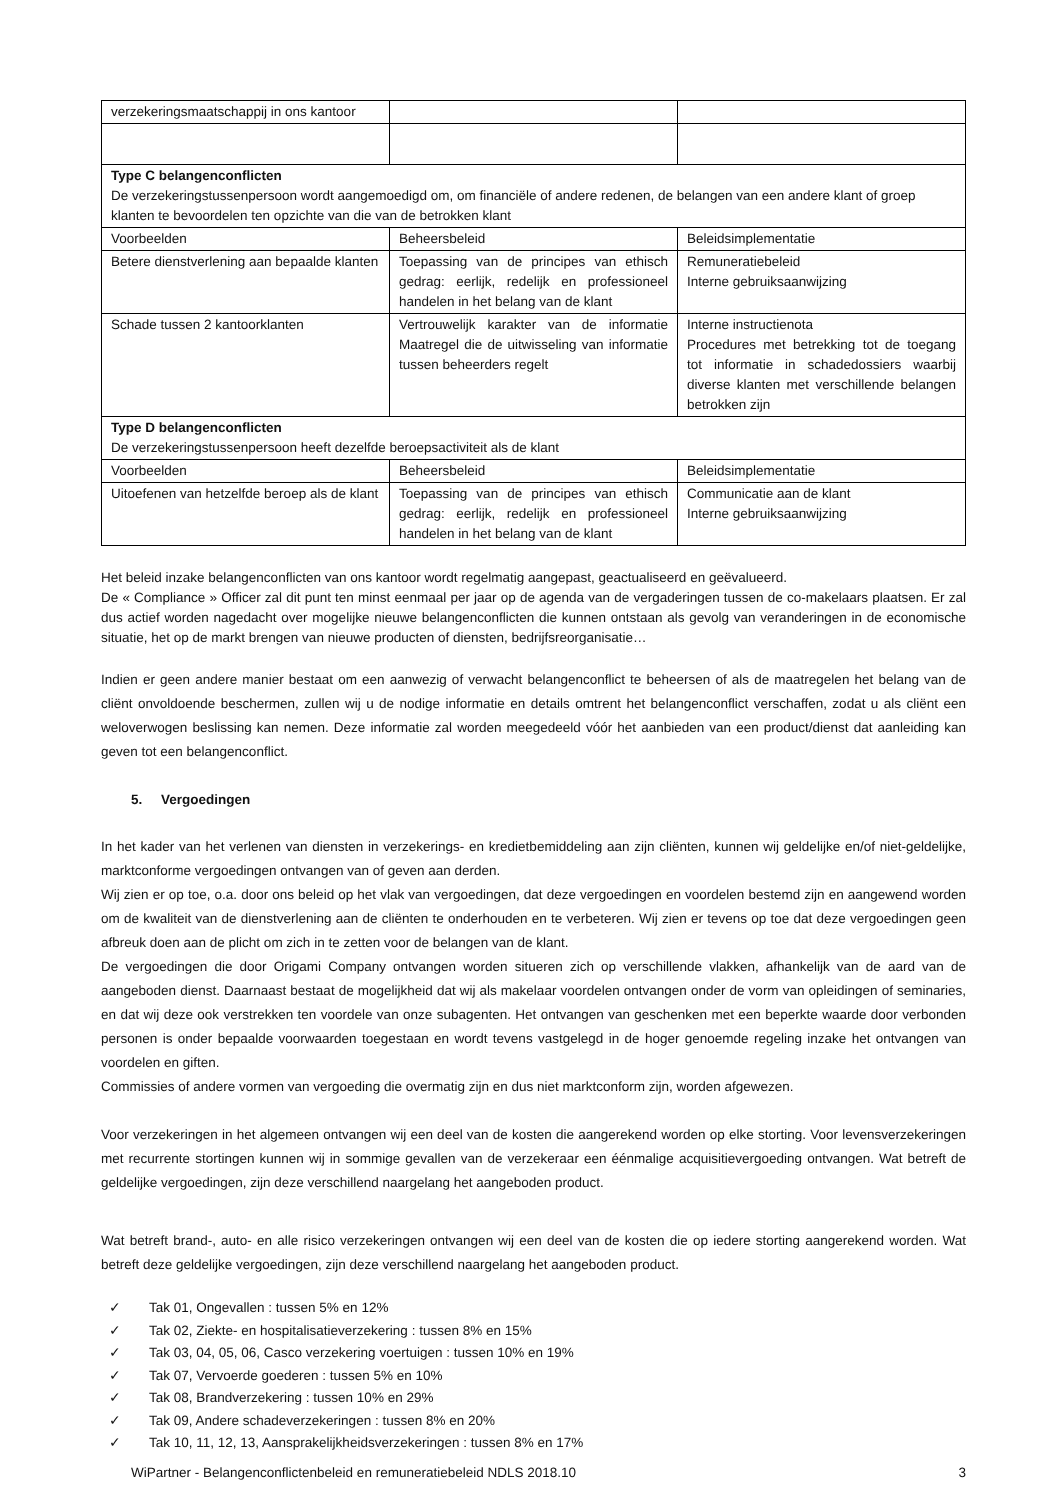| verzekeringsmaatschappij in ons kantoor | | |
| Type C belangenconflicten De verzekeringstussenpersoon wordt aangemoedigd om, om financiële of andere redenen, de belangen van een andere klant of groep klanten te bevoordelen ten opzichte van die van de betrokken klant | | |
| Voorbeelden | Beheersbeleid | Beleidsimplementatie |
| Betere dienstverlening aan bepaalde klanten | Toepassing van de principes van ethisch gedrag: eerlijk, redelijk en professioneel handelen in het belang van de klant | Remuneratiebeleid Interne gebruiksaanwijzing |
| Schade tussen 2 kantoorklanten | Vertrouwelijk karakter van de informatie Maatregel die de uitwisseling van informatie tussen beheerders regelt | Interne instructienota Procedures met betrekking tot de toegang tot informatie in schadedossiers waarbij diverse klanten met verschillende belangen betrokken zijn |
| Type D belangenconflicten De verzekeringstussenpersoon heeft dezelfde beroepsactiviteit als de klant | | |
| Voorbeelden | Beheersbeleid | Beleidsimplementatie |
| Uitoefenen van hetzelfde beroep als de klant | Toepassing van de principes van ethisch gedrag: eerlijk, redelijk en professioneel handelen in het belang van de klant | Communicatie aan de klant Interne gebruiksaanwijzing |
Het beleid inzake belangenconflicten van ons kantoor wordt regelmatig aangepast, geactualiseerd en geëvalueerd.
De « Compliance » Officer zal dit punt ten minst eenmaal per jaar op de agenda van de vergaderingen tussen de co-makelaars plaatsen. Er zal dus actief worden nagedacht over mogelijke nieuwe belangenconflicten die kunnen ontstaan als gevolg van veranderingen in de economische situatie, het op de markt brengen van nieuwe producten of diensten, bedrijfsreorganisatie…
Indien er geen andere manier bestaat om een aanwezig of verwacht belangenconflict te beheersen of als de maatregelen het belang van de cliënt onvoldoende beschermen, zullen wij u de nodige informatie en details omtrent het belangenconflict verschaffen, zodat u als cliënt een weloverwogen beslissing kan nemen. Deze informatie zal worden meegedeeld vóór het aanbieden van een product/dienst dat aanleiding kan geven tot een belangenconflict.
5. Vergoedingen
In het kader van het verlenen van diensten in verzekerings- en kredietbemiddeling aan zijn cliënten, kunnen wij geldelijke en/of niet-geldelijke, marktconforme vergoedingen ontvangen van of geven aan derden.
Wij zien er op toe, o.a. door ons beleid op het vlak van vergoedingen, dat deze vergoedingen en voordelen bestemd zijn en aangewend worden om de kwaliteit van de dienstverlening aan de cliënten te onderhouden en te verbeteren. Wij zien er tevens op toe dat deze vergoedingen geen afbreuk doen aan de plicht om zich in te zetten voor de belangen van de klant.
De vergoedingen die door Origami Company ontvangen worden situeren zich op verschillende vlakken, afhankelijk van de aard van de aangeboden dienst. Daarnaast bestaat de mogelijkheid dat wij als makelaar voordelen ontvangen onder de vorm van opleidingen of seminaries, en dat wij deze ook verstrekken ten voordele van onze subagenten. Het ontvangen van geschenken met een beperkte waarde door verbonden personen is onder bepaalde voorwaarden toegestaan en wordt tevens vastgelegd in de hoger genoemde regeling inzake het ontvangen van voordelen en giften.
Commissies of andere vormen van vergoeding die overmatig zijn en dus niet marktconform zijn, worden afgewezen.
Voor verzekeringen in het algemeen ontvangen wij een deel van de kosten die aangerekend worden op elke storting. Voor levensverzekeringen met recurrente stortingen kunnen wij in sommige gevallen van de verzekeraar een éénmalige acquisitievergoeding ontvangen. Wat betreft de geldelijke vergoedingen, zijn deze verschillend naargelang het aangeboden product.
Wat betreft brand-, auto- en alle risico verzekeringen ontvangen wij een deel van de kosten die op iedere storting aangerekend worden. Wat betreft deze geldelijke vergoedingen, zijn deze verschillend naargelang het aangeboden product.
✓ Tak 01, Ongevallen : tussen 5% en 12%
✓ Tak 02, Ziekte- en hospitalisatieverzekering : tussen 8% en 15%
✓ Tak 03, 04, 05, 06, Casco verzekering voertuigen : tussen 10% en 19%
✓ Tak 07, Vervoerde goederen : tussen 5% en 10%
✓ Tak 08, Brandverzekering : tussen 10% en 29%
✓ Tak 09, Andere schadeverzekeringen : tussen 8% en 20%
✓ Tak 10, 11, 12, 13, Aansprakelijkheidsverzekeringen : tussen 8% en 17%
WiPartner - Belangenconflictenbeleid en remuneratiebeleid NDLS 2018.10 3